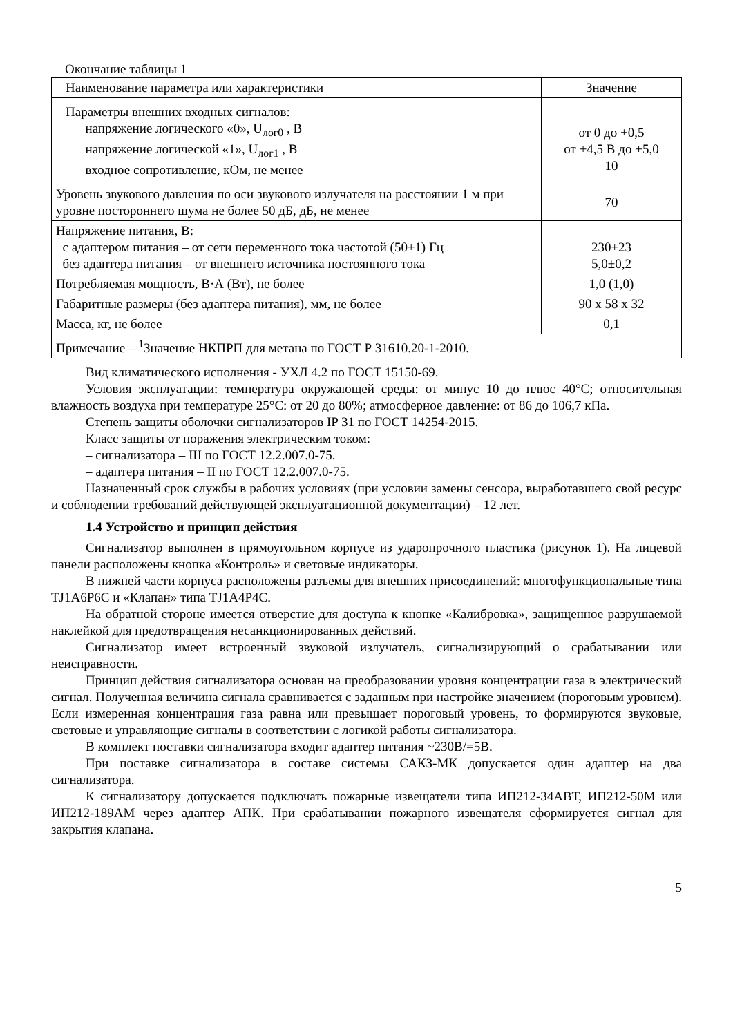Окончание таблицы 1
| Наименование параметра или характеристики | Значение |
| --- | --- |
| Параметры внешних входных сигналов: напряжение логического «0», U<sub>лог0</sub> , В напряжение логической «1», U<sub>лог1</sub> , В входное сопротивление, кОм, не менее | от 0 до +0,5 от +4,5 В до +5,0 10 |
| Уровень звукового давления по оси звукового излучателя на расстоянии 1 м при уровне постороннего шума не более 50 дБ, дБ, не менее | 70 |
| Напряжение питания, В: с адаптером питания – от сети переменного тока частотой (50±1) Гц без адаптера питания – от внешнего источника постоянного тока | 230±23 5,0±0,2 |
| Потребляемая мощность, В·А (Вт), не более | 1,0 (1,0) |
| Габаритные размеры (без адаптера питания), мм, не более | 90 х 58 х 32 |
| Масса, кг, не более | 0,1 |
| Примечание – <sup>1</sup>Значение НКПРП для метана по ГОСТ Р 31610.20-1-2010. | |
Вид климатического исполнения - УХЛ 4.2 по ГОСТ 15150-69.
Условия эксплуатации: температура окружающей среды: от минус 10 до плюс 40°С; относительная влажность воздуха при температуре 25°С: от 20 до 80%; атмосферное давление: от 86 до 106,7 кПа.
Степень защиты оболочки сигнализаторов IP 31 по ГОСТ 14254-2015.
Класс защиты от поражения электрическим током:
– сигнализатора – III по ГОСТ 12.2.007.0-75.
– адаптера питания – II по ГОСТ 12.2.007.0-75.
Назначенный срок службы в рабочих условиях (при условии замены сенсора, выработавшего свой ресурс и соблюдении требований действующей эксплуатационной документации) – 12 лет.
1.4 Устройство и принцип действия
Сигнализатор выполнен в прямоугольном корпусе из ударопрочного пластика (рисунок 1). На лицевой панели расположены кнопка «Контроль» и световые индикаторы.
В нижней части корпуса расположены разъемы для внешних присоединений: многофункциональные типа TJ1A6P6C и «Клапан» типа TJ1A4P4C.
На обратной стороне имеется отверстие для доступа к кнопке «Калибровка», защищенное разрушаемой наклейкой для предотвращения несанкционированных действий.
Сигнализатор имеет встроенный звуковой излучатель, сигнализирующий о срабатывании или неисправности.
Принцип действия сигнализатора основан на преобразовании уровня концентрации газа в электрический сигнал. Полученная величина сигнала сравнивается с заданным при настройке значением (пороговым уровнем). Если измеренная концентрация газа равна или превышает пороговый уровень, то формируются звуковые, световые и управляющие сигналы в соответствии с логикой работы сигнализатора.
В комплект поставки сигнализатора входит адаптер питания ~230В/=5В.
При поставке сигнализатора в составе системы САКЗ-МК допускается один адаптер на два сигнализатора.
К сигнализатору допускается подключать пожарные извещатели типа ИП212-34АВТ, ИП212-50М или ИП212-189АМ через адаптер АПК. При срабатывании пожарного извещателя сформируется сигнал для закрытия клапана.
5